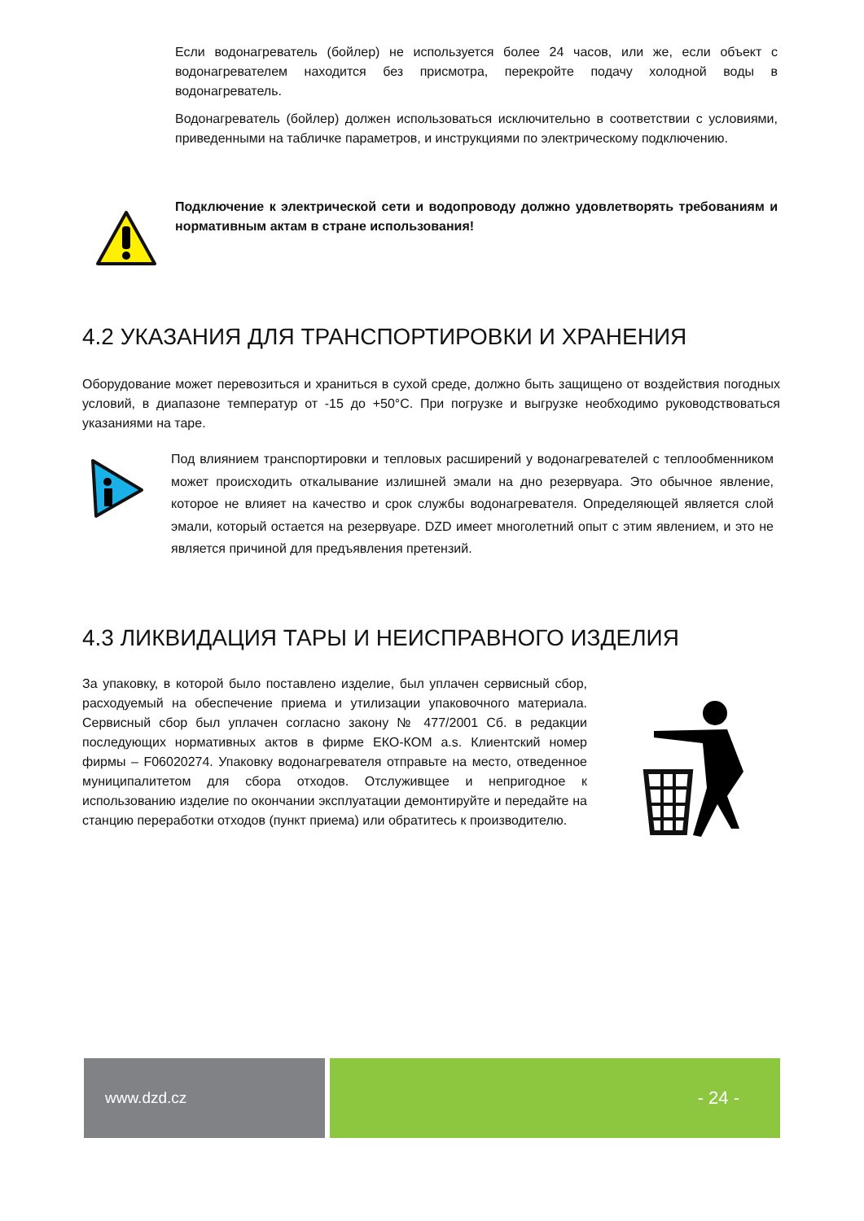Если водонагреватель (бойлер) не используется более 24 часов, или же, если объект с водонагревателем находится без присмотра, перекройте подачу холодной воды в водонагреватель.
Водонагреватель (бойлер) должен использоваться исключительно в соответствии с условиями, приведенными на табличке параметров, и инструкциями по электрическому подключению.
Подключение к электрической сети и водопроводу должно удовлетворять требованиям и нормативным актам в стране использования!
4.2 УКАЗАНИЯ ДЛЯ ТРАНСПОРТИРОВКИ И ХРАНЕНИЯ
Оборудование может перевозиться и храниться в сухой среде, должно быть защищено от воздействия погодных условий, в диапазоне температур от -15 до +50°C. При погрузке и выгрузке необходимо руководствоваться указаниями на таре.
Под влиянием транспортировки и тепловых расширений у водонагревателей с теплообменником может происходить откалывание излишней эмали на дно резервуара. Это обычное явление, которое не влияет на качество и срок службы водонагревателя. Определяющей является слой эмали, который остается на резервуаре. DZD имеет многолетний опыт с этим явлением, и это не является причиной для предъявления претензий.
4.3 ЛИКВИДАЦИЯ ТАРЫ И НЕИСПРАВНОГО ИЗДЕЛИЯ
За упаковку, в которой было поставлено изделие, был уплачен сервисный сбор, расходуемый на обеспечение приема и утилизации упаковочного материала. Сервисный сбор был уплачен согласно закону № 477/2001 Сб. в редакции последующих нормативных актов в фирме ЕКО-КОМ a.s. Клиентский номер фирмы – F06020274. Упаковку водонагревателя отправьте на место, отведенное муниципалитетом для сбора отходов. Отслуживщее и непригодное к использованию изделие по окончании эксплуатации демонтируйте и передайте на станцию переработки отходов (пункт приема) или обратитесь к производителю.
www.dzd.cz
- 24 -